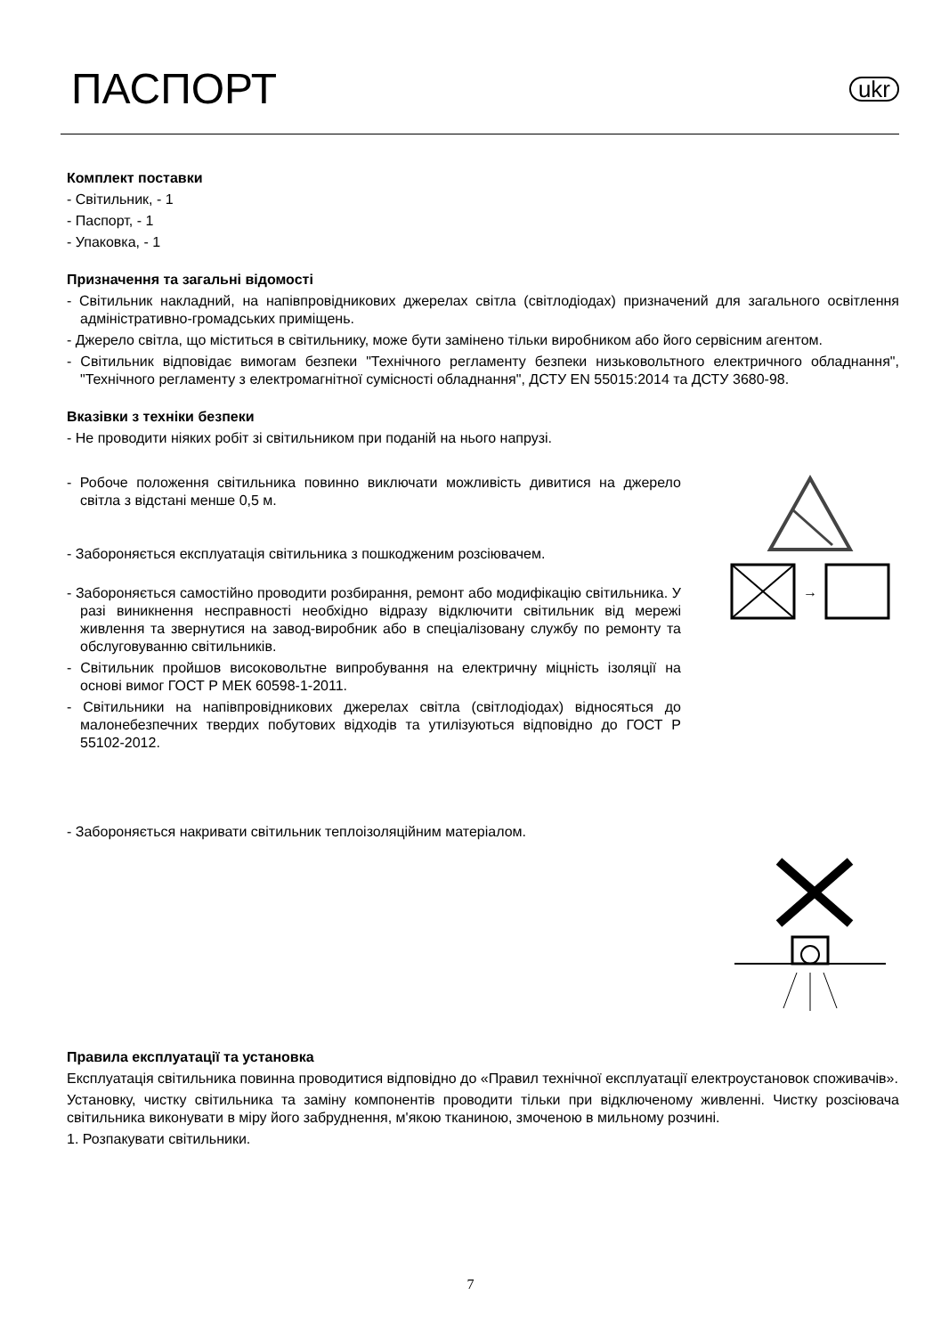ПАСПОРТ
ukr
Комплект поставки
- Світильник, - 1
- Паспорт, - 1
- Упаковка, - 1
Призначення та загальні відомості
- Світильник накладний, на напівпровідникових джерелах світла (світлодіодах) призначений для загального освітлення адміністративно-громадських приміщень.
- Джерело світла, що міститься в світильнику, може бути замінено тільки виробником або його сервісним агентом.
- Світильник відповідає вимогам безпеки "Технічного регламенту безпеки низьковольтного електричного обладнання", "Технічного регламенту з електромагнітної сумісності обладнання", ДСТУ EN 55015:2014 та ДСТУ 3680-98.
Вказівки з техніки безпеки
- Не проводити ніяких робіт зі світильником при поданій на нього напрузі.
- Робоче положення світильника повинно виключати можливість дивитися на джерело світла з відстані менше 0,5 м.
- Забороняється експлуатація світильника з пошкодженим розсіювачем.
- Забороняється самостійно проводити розбирання, ремонт або модифікацію світильника. У разі виникнення несправності необхідно відразу відключити світильник від мережі живлення та звернутися на завод-виробник або в спеціалізовану службу по ремонту та обслуговуванню світильників.
- Світильник пройшов високовольтне випробування на електричну міцність ізоляції на основі вимог ГОСТ Р МЕК 60598-1-2011.
- Світильники на напівпровідникових джерелах світла (світлодіодах) відносяться до малонебезпечних твердих побутових відходів та утилізуються відповідно до ГОСТ Р 55102-2012.
- Забороняється накривати світильник теплоізоляційним матеріалом.
→
Правила експлуатації та установка
Експлуатація світильника повинна проводитися відповідно до «Правил технічної експлуатації електроустановок споживачів».
Установку, чистку світильника та заміну компонентів проводити тільки при відключеному живленні. Чистку розсіювача світильника виконувати в міру його забруднення, м'якою тканиною, змоченою в мильному розчині.
1. Розпакувати світильники.
7